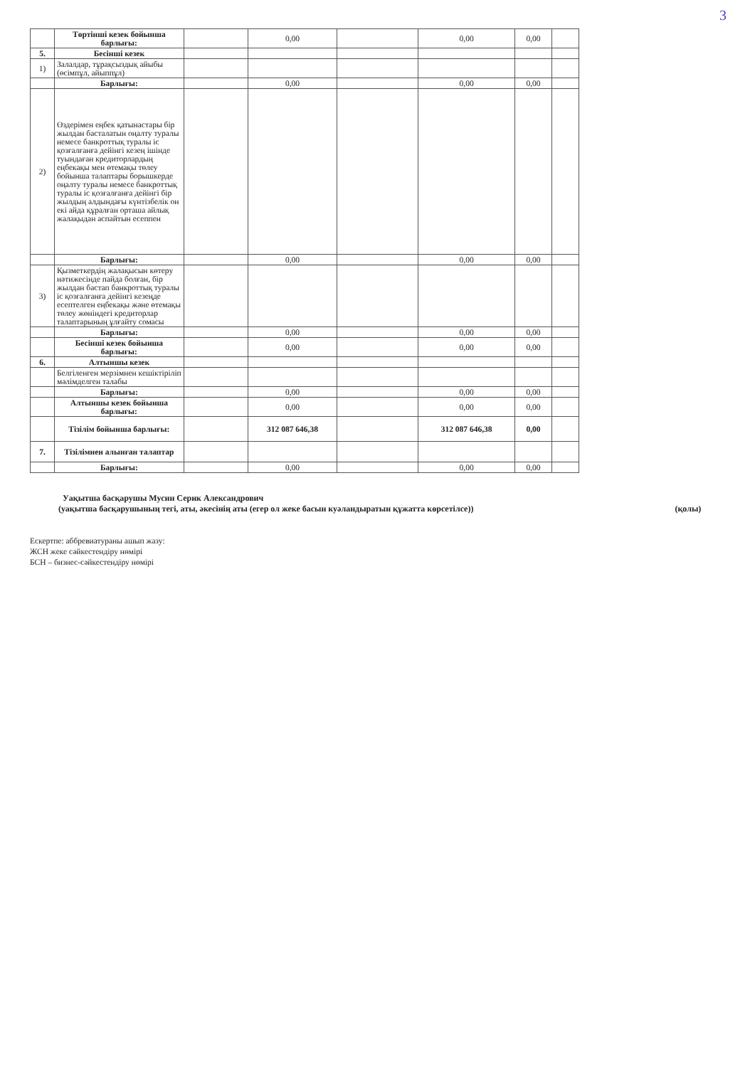3
| | Төртінші кезек бойынша барлығы: | | 0,00 | | 0,00 | 0,00 | |
| 5. | Бесінші кезек | | | | | | |
| 1) | Залалдар, тұрақсыздық айыбы (өсімпұл, айыппұл) | | | | | | |
| | Барлығы: | | 0,00 | | 0,00 | 0,00 | |
| 2) | Өздерімен еңбек қатынастары бір жылдан басталатын оңалту туралы немесе банкроттық туралы іс қозғалғанға дейінгі кезең ішінде туындаған кредиторлардың еңбекақы мен өтемақы төлеу бойынша талаптары борышкерде оңалту туралы немесе банкроттық туралы іс қозғалғанға дейінгі бір жылдың алдындағы күнтізбелік он екі айда құралған орташа айлық жалақыдан аспайтын есеппен | | | | | | |
| | Барлығы: | | 0,00 | | 0,00 | 0,00 | |
| 3) | Қызметкердің жалақысын көтеру нәтижесінде пайда болған, бір жылдан бастап банкроттық туралы іс қозғалғанға дейінгі кезеңде есептелген еңбекақы және өтемақы төлеу жөніндегі кредиторлар талаптарының ұлғайту сомасы | | | | | | |
| | Барлығы: | | 0,00 | | 0,00 | 0,00 | |
| | Бесінші кезек бойынша барлығы: | | 0,00 | | 0,00 | 0,00 | |
| 6. | Алтыншы кезек | | | | | | |
| | Белгіленген мерзімнен кешіктіріліп мәлімделген талабы | | | | | | |
| | Барлығы: | | 0,00 | | 0,00 | 0,00 | |
| | Алтыншы кезек бойынша барлығы: | | 0,00 | | 0,00 | 0,00 | |
| | Тізілім бойынша барлығы: | | 312 087 646,38 | | 312 087 646,38 | 0,00 | |
| 7. | Тізілімнен алынған талаптар | | | | | | |
| | Барлығы: | | 0,00 | | 0,00 | 0,00 | |
Уақытша басқарушы Мусин Серик Александрович
(уақытша басқарушының тегі, аты, әкесінің аты (егер ол жеке басын куәландыратын құжатта көрсетілсе)) (қолы)
Ескертпе: аббревиатураны ашып жазу:
ЖСН жеке сәйкестендіру нөмірі
БСН – бизнес-сәйкестендіру нөмірі